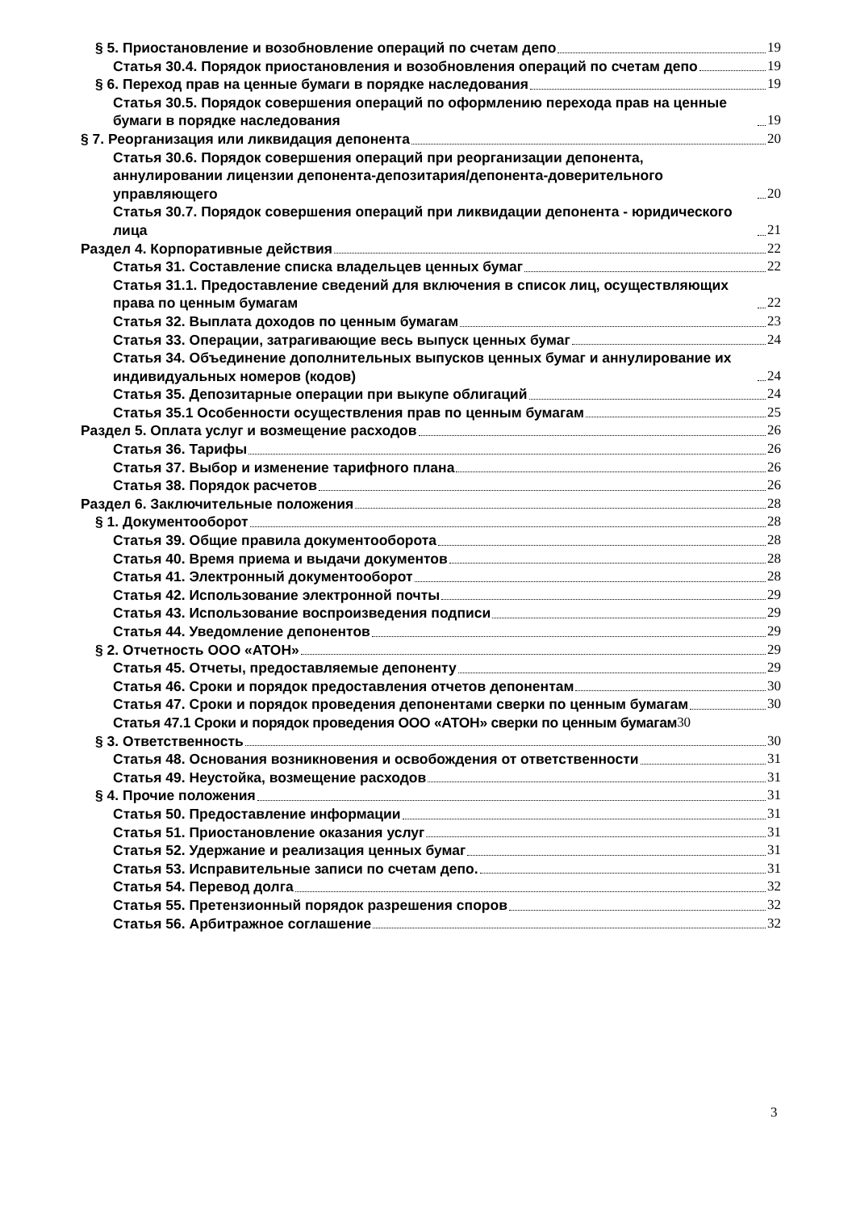§ 5. Приостановление и возобновление операций по счетам депо 19
Статья 30.4. Порядок приостановления и возобновления операций по счетам депо 19
§ 6. Переход прав на ценные бумаги в порядке наследования 19
Статья 30.5. Порядок совершения операций по оформлению перехода прав на ценные бумаги в порядке наследования 19
§ 7. Реорганизация или ликвидация депонента 20
Статья 30.6. Порядок совершения операций при реорганизации депонента, аннулировании лицензии депонента-депозитария/депонента-доверительного управляющего 20
Статья 30.7. Порядок совершения операций при ликвидации депонента - юридического лица 21
Раздел 4. Корпоративные действия 22
Статья 31. Составление списка владельцев ценных бумаг 22
Статья 31.1. Предоставление сведений для включения в список лиц, осуществляющих права по ценным бумагам 22
Статья 32. Выплата доходов по ценным бумагам 23
Статья 33. Операции, затрагивающие весь выпуск ценных бумаг 24
Статья 34. Объединение дополнительных выпусков ценных бумаг и аннулирование их индивидуальных номеров (кодов) 24
Статья 35. Депозитарные операции при выкупе облигаций 24
Статья 35.1 Особенности осуществления прав по ценным бумагам 25
Раздел 5. Оплата услуг и возмещение расходов 26
Статья 36. Тарифы 26
Статья 37. Выбор и изменение тарифного плана 26
Статья 38. Порядок расчетов 26
Раздел 6. Заключительные положения 28
§ 1. Документооборот 28
Статья 39. Общие правила документооборота 28
Статья 40. Время приема и выдачи документов 28
Статья 41. Электронный документооборот 28
Статья 42. Использование электронной почты 29
Статья 43. Использование воспроизведения подписи 29
Статья 44. Уведомление депонентов 29
§ 2. Отчетность ООО «АТОН» 29
Статья 45. Отчеты, предоставляемые депоненту 29
Статья 46. Сроки и порядок предоставления отчетов депонентам 30
Статья 47. Сроки и порядок проведения депонентами сверки по ценным бумагам 30
Статья 47.1 Сроки и порядок проведения ООО «АТОН» сверки по ценным бумагам 30
§ 3. Ответственность 30
Статья 48. Основания возникновения и освобождения от ответственности 31
Статья 49. Неустойка, возмещение расходов 31
§ 4. Прочие положения 31
Статья 50. Предоставление информации 31
Статья 51. Приостановление оказания услуг 31
Статья 52. Удержание и реализация ценных бумаг 31
Статья 53. Исправительные записи по счетам депо. 31
Статья 54. Перевод долга 32
Статья 55. Претензионный порядок разрешения споров 32
Статья 56. Арбитражное соглашение 32
3